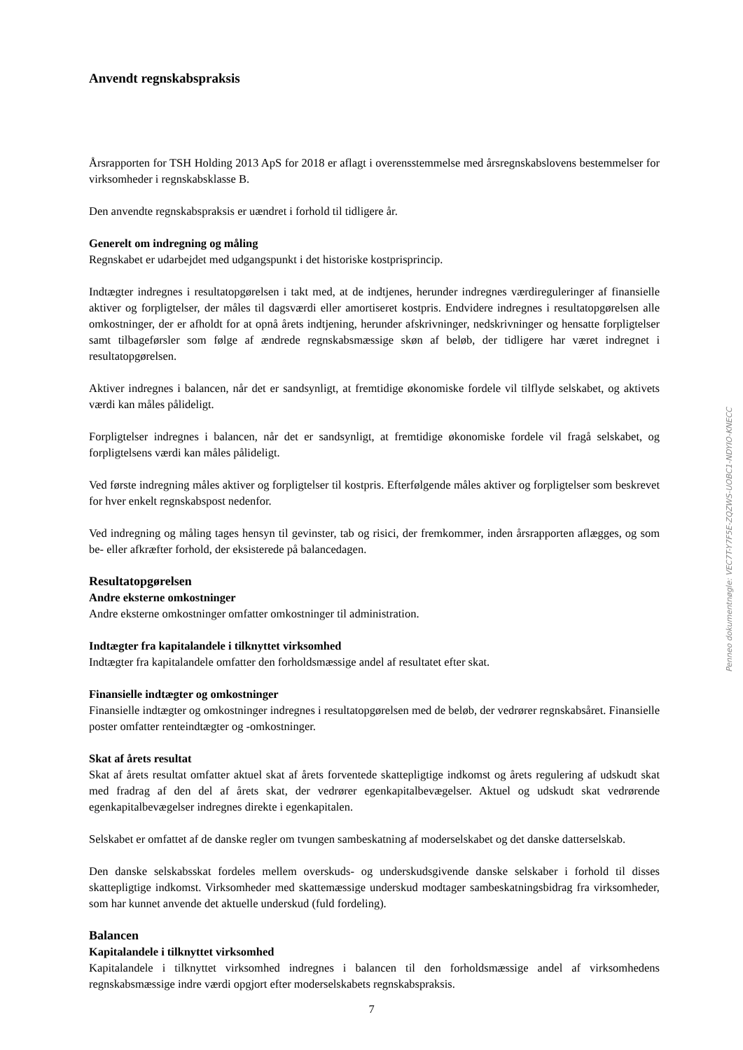Anvendt regnskabspraksis
Årsrapporten for TSH Holding 2013 ApS for 2018 er aflagt i overensstemmelse med årsregnskabslovens bestemmelser for virksomheder i regnskabsklasse B.
Den anvendte regnskabspraksis er uændret i forhold til tidligere år.
Generelt om indregning og måling
Regnskabet er udarbejdet med udgangspunkt i det historiske kostprisprincip.
Indtægter indregnes i resultatopgørelsen i takt med, at de indtjenes, herunder indregnes værdireguleringer af finansielle aktiver og forpligtelser, der måles til dagsværdi eller amortiseret kostpris. Endvidere indregnes i resultatopgørelsen alle omkostninger, der er afholdt for at opnå årets indtjening, herunder afskrivninger, nedskrivninger og hensatte forpligtelser samt tilbageførsler som følge af ændrede regnskabsmæssige skøn af beløb, der tidligere har været indregnet i resultatopgørelsen.
Aktiver indregnes i balancen, når det er sandsynligt, at fremtidige økonomiske fordele vil tilflyde selskabet, og aktivets værdi kan måles pålideligt.
Forpligtelser indregnes i balancen, når det er sandsynligt, at fremtidige økonomiske fordele vil fragå selskabet, og forpligtelsens værdi kan måles pålideligt.
Ved første indregning måles aktiver og forpligtelser til kostpris. Efterfølgende måles aktiver og forpligtelser som beskrevet for hver enkelt regnskabspost nedenfor.
Ved indregning og måling tages hensyn til gevinster, tab og risici, der fremkommer, inden årsrapporten aflægges, og som be- eller afkræfter forhold, der eksisterede på balancedagen.
Resultatopgørelsen
Andre eksterne omkostninger
Andre eksterne omkostninger omfatter omkostninger til administration.
Indtægter fra kapitalandele i tilknyttet virksomhed
Indtægter fra kapitalandele omfatter den forholdsmæssige andel af resultatet efter skat.
Finansielle indtægter og omkostninger
Finansielle indtægter og omkostninger indregnes i resultatopgørelsen med de beløb, der vedrører regnskabsåret. Finansielle poster omfatter renteindtægter og -omkostninger.
Skat af årets resultat
Skat af årets resultat omfatter aktuel skat af årets forventede skattepligtige indkomst og årets regulering af udskudt skat med fradrag af den del af årets skat, der vedrører egenkapitalbevægelser. Aktuel og udskudt skat vedrørende egenkapitalbevægelser indregnes direkte i egenkapitalen.
Selskabet er omfattet af de danske regler om tvungen sambeskatning af moderselskabet og det danske datterselskab.
Den danske selskabsskat fordeles mellem overskuds- og underskudsgivende danske selskaber i forhold til disses skattepligtige indkomst. Virksomheder med skattemæssige underskud modtager sambeskatningsbidrag fra virksomheder, som har kunnet anvende det aktuelle underskud (fuld fordeling).
Balancen
Kapitalandele i tilknyttet virksomhed
Kapitalandele i tilknyttet virksomhed indregnes i balancen til den forholdsmæssige andel af virksomhedens regnskabsmæssige indre værdi opgjort efter moderselskabets regnskabspraksis.
Penneo dokumentnøgle: VEC7T-Y7F5E-ZQZWS-UOBC1-NDYIO-KNECC
7